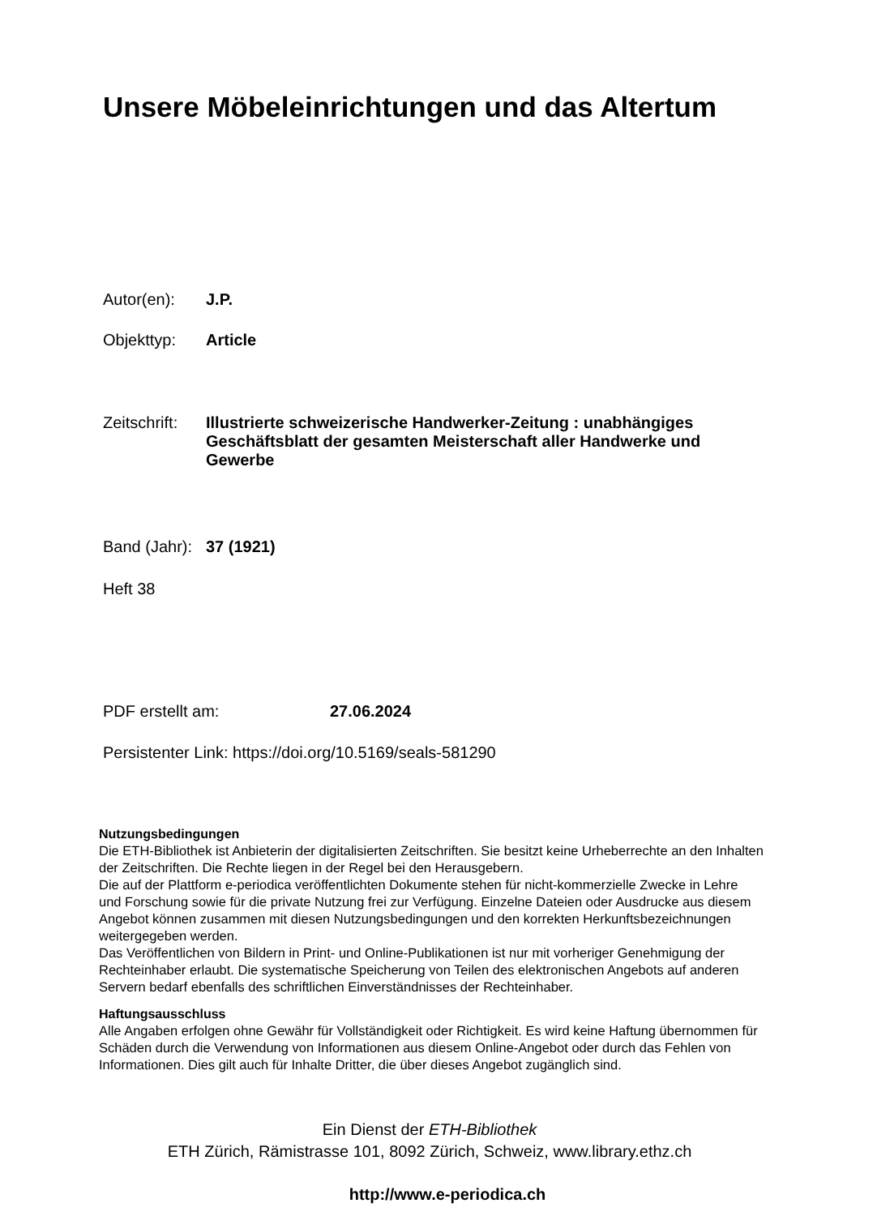Unsere Möbeleinrichtungen und das Altertum
Autor(en): J.P.
Objekttyp: Article
Zeitschrift: Illustrierte schweizerische Handwerker-Zeitung : unabhängiges Geschäftsblatt der gesamten Meisterschaft aller Handwerke und Gewerbe
Band (Jahr): 37 (1921)
Heft 38
PDF erstellt am: 27.06.2024
Persistenter Link: https://doi.org/10.5169/seals-581290
Nutzungsbedingungen
Die ETH-Bibliothek ist Anbieterin der digitalisierten Zeitschriften. Sie besitzt keine Urheberrechte an den Inhalten der Zeitschriften. Die Rechte liegen in der Regel bei den Herausgebern.
Die auf der Plattform e-periodica veröffentlichten Dokumente stehen für nicht-kommerzielle Zwecke in Lehre und Forschung sowie für die private Nutzung frei zur Verfügung. Einzelne Dateien oder Ausdrucke aus diesem Angebot können zusammen mit diesen Nutzungsbedingungen und den korrekten Herkunftsbezeichnungen weitergegeben werden.
Das Veröffentlichen von Bildern in Print- und Online-Publikationen ist nur mit vorheriger Genehmigung der Rechteinhaber erlaubt. Die systematische Speicherung von Teilen des elektronischen Angebots auf anderen Servern bedarf ebenfalls des schriftlichen Einverständnisses der Rechteinhaber.
Haftungsausschluss
Alle Angaben erfolgen ohne Gewähr für Vollständigkeit oder Richtigkeit. Es wird keine Haftung übernommen für Schäden durch die Verwendung von Informationen aus diesem Online-Angebot oder durch das Fehlen von Informationen. Dies gilt auch für Inhalte Dritter, die über dieses Angebot zugänglich sind.
Ein Dienst der ETH-Bibliothek
ETH Zürich, Rämistrasse 101, 8092 Zürich, Schweiz, www.library.ethz.ch
http://www.e-periodica.ch